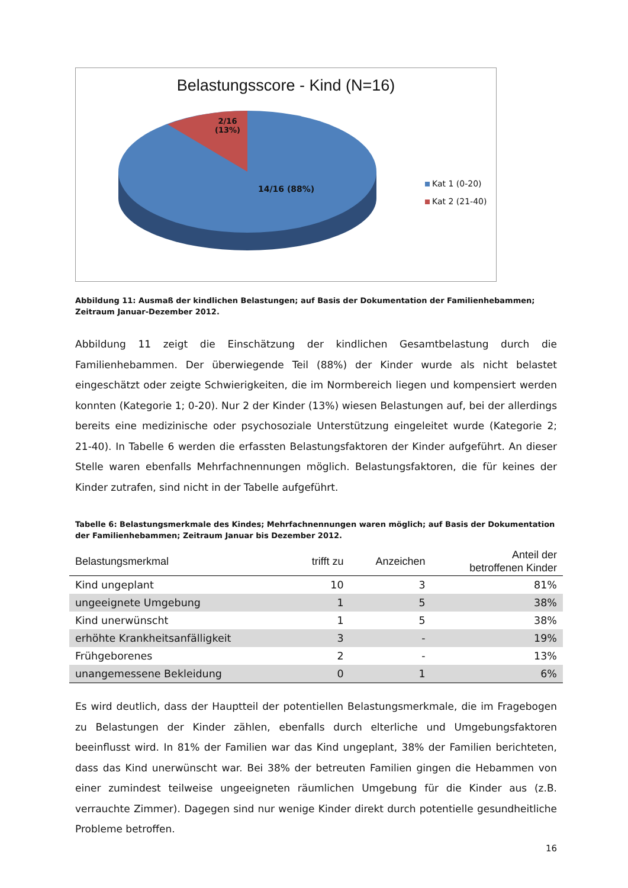Belastungsscore - Kind (N=16)
2/16
(13%)
14/16 (88%)
Kat 1 (0-20)
Kat 2 (21-40)
Abbildung 11: Ausmaß der kindlichen Belastungen; auf Basis der Dokumentation der Familienhebammen; Zeitraum Januar-Dezember 2012.
Abbildung 11 zeigt die Einschätzung der kindlichen Gesamtbelastung durch die Familienhebammen. Der überwiegende Teil (88%) der Kinder wurde als nicht belastet eingeschätzt oder zeigte Schwierigkeiten, die im Normbereich liegen und kompensiert werden konnten (Kategorie 1; 0-20). Nur 2 der Kinder (13%) wiesen Belastungen auf, bei der allerdings bereits eine medizinische oder psychosoziale Unterstützung eingeleitet wurde (Kategorie 2; 21-40). In Tabelle 6 werden die erfassten Belastungsfaktoren der Kinder aufgeführt. An dieser Stelle waren ebenfalls Mehrfachnennungen möglich. Belastungsfaktoren, die für keines der Kinder zutrafen, sind nicht in der Tabelle aufgeführt.
Tabelle 6: Belastungsmerkmale des Kindes; Mehrfachnennungen waren möglich; auf Basis der Dokumentation der Familienhebammen; Zeitraum Januar bis Dezember 2012.
| Belastungsmerkmal | trifft zu | Anzeichen | Anteil der betroffenen Kinder |
| --- | --- | --- | --- |
| Kind ungeplant | 10 | 3 | 81% |
| ungeeignete Umgebung | 1 | 5 | 38% |
| Kind unerwünscht | 1 | 5 | 38% |
| erhöhte Krankheitsanfälligkeit | 3 | - | 19% |
| Frühgeborenes | 2 | - | 13% |
| unangemessene Bekleidung | 0 | 1 | 6% |
Es wird deutlich, dass der Hauptteil der potentiellen Belastungsmerkmale, die im Fragebogen zu Belastungen der Kinder zählen, ebenfalls durch elterliche und Umgebungsfaktoren beeinflusst wird. In 81% der Familien war das Kind ungeplant, 38% der Familien berichteten, dass das Kind unerwünscht war. Bei 38% der betreuten Familien gingen die Hebammen von einer zumindest teilweise ungeeigneten räumlichen Umgebung für die Kinder aus (z.B. verrauchte Zimmer). Dagegen sind nur wenige Kinder direkt durch potentielle gesundheitliche Probleme betroffen.
16